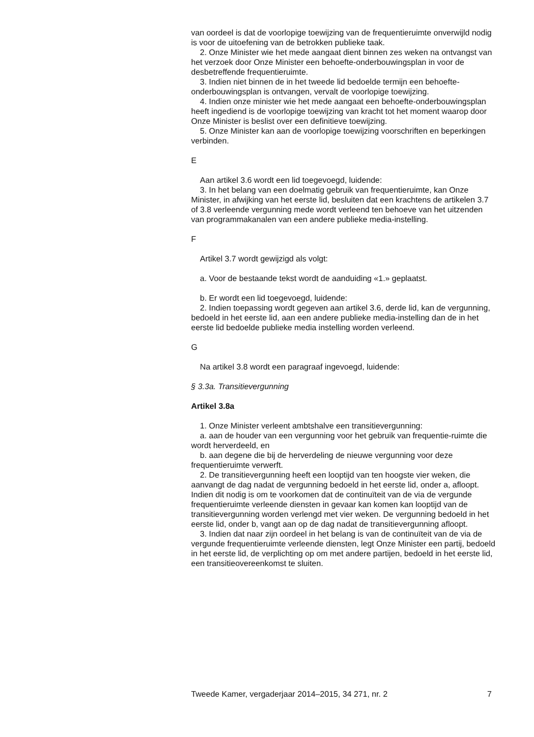van oordeel is dat de voorlopige toewijzing van de frequentieruimte onverwijld nodig is voor de uitoefening van de betrokken publieke taak.
2. Onze Minister wie het mede aangaat dient binnen zes weken na ontvangst van het verzoek door Onze Minister een behoefte-onderbouwingsplan in voor de desbetreffende frequentieruimte.
3. Indien niet binnen de in het tweede lid bedoelde termijn een behoefte-onderbouwingsplan is ontvangen, vervalt de voorlopige toewijzing.
4. Indien onze minister wie het mede aangaat een behoefte-onderbouwingsplan heeft ingediend is de voorlopige toewijzing van kracht tot het moment waarop door Onze Minister is beslist over een definitieve toewijzing.
5. Onze Minister kan aan de voorlopige toewijzing voorschriften en beperkingen verbinden.
E
Aan artikel 3.6 wordt een lid toegevoegd, luidende:
3. In het belang van een doelmatig gebruik van frequentieruimte, kan Onze Minister, in afwijking van het eerste lid, besluiten dat een krachtens de artikelen 3.7 of 3.8 verleende vergunning mede wordt verleend ten behoeve van het uitzenden van programmakanalen van een andere publieke media-instelling.
F
Artikel 3.7 wordt gewijzigd als volgt:
a. Voor de bestaande tekst wordt de aanduiding «1.» geplaatst.
b. Er wordt een lid toegevoegd, luidende:
2. Indien toepassing wordt gegeven aan artikel 3.6, derde lid, kan de vergunning, bedoeld in het eerste lid, aan een andere publieke media-instelling dan de in het eerste lid bedoelde publieke media instelling worden verleend.
G
Na artikel 3.8 wordt een paragraaf ingevoegd, luidende:
§ 3.3a. Transitievergunning
Artikel 3.8a
1. Onze Minister verleent ambtshalve een transitievergunning:
a. aan de houder van een vergunning voor het gebruik van frequentie-ruimte die wordt herverdeeld, en
b. aan degene die bij de herverdeling de nieuwe vergunning voor deze frequentieruimte verwerft.
2. De transitievergunning heeft een looptijd van ten hoogste vier weken, die aanvangt de dag nadat de vergunning bedoeld in het eerste lid, onder a, afloopt. Indien dit nodig is om te voorkomen dat de continuïteit van de via de vergunde frequentieruimte verleende diensten in gevaar kan komen kan looptijd van de transitievergunning worden verlengd met vier weken. De vergunning bedoeld in het eerste lid, onder b, vangt aan op de dag nadat de transitievergunning afloopt.
3. Indien dat naar zijn oordeel in het belang is van de continuïteit van de via de vergunde frequentieruimte verleende diensten, legt Onze Minister een partij, bedoeld in het eerste lid, de verplichting op om met andere partijen, bedoeld in het eerste lid, een transitieovereenkomst te sluiten.
Tweede Kamer, vergaderjaar 2014–2015, 34 271, nr. 2 7